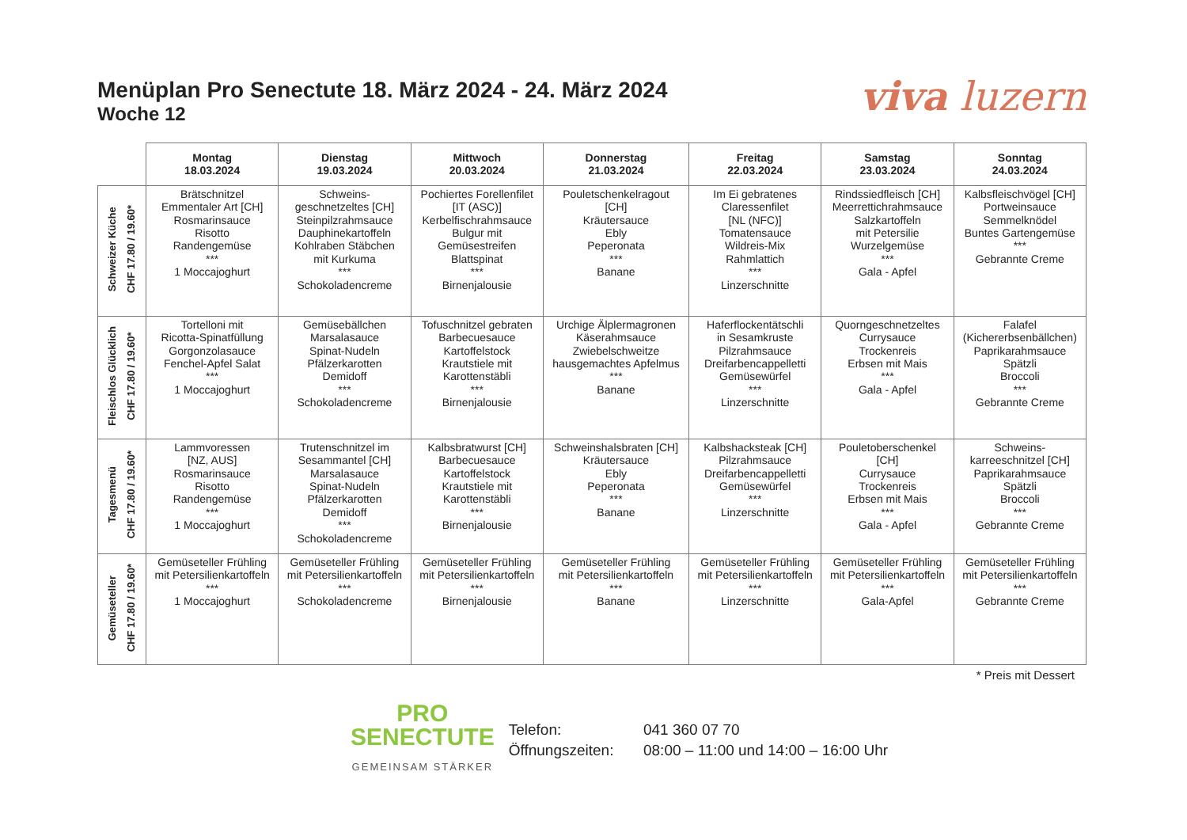Menüplan Pro Senectute 18. März 2024 - 24. März 2024
Woche 12
viva luzern
| | Montag 18.03.2024 | Dienstag 19.03.2024 | Mittwoch 20.03.2024 | Donnerstag 21.03.2024 | Freitag 22.03.2024 | Samstag 23.03.2024 | Sonntag 24.03.2024 |
| --- | --- | --- | --- | --- | --- | --- | --- |
| Schweizer Küche CHF 17.80 / 19.60* | Brätschnitzel Emmentaler Art [CH] Rosmarinsauce Risotto Randengemüse *** 1 Moccajoghurt | Schweins- geschnetzeltes [CH] Steinpilzrahmsauce Dauphinekartoffeln Kohlraben Stäbchen mit Kurkuma *** Schokoladencreme | Pochiertes Forellenfilet [IT (ASC)] Kerbelfischrahmsauce Bulgur mit Gemüsestreifen Blattspinat *** Birnenjalousie | Pouletschenkelragout [CH] Kräutersauce Ebly Peperonata *** Banane | Im Ei gebratenes Claressenfilet [NL (NFC)] Tomatensauce Wildreis-Mix Rahmlattich *** Linzerschnitte | Rindssiedfleisch [CH] Meerrettichrahmsauce Salzkartoffeln mit Petersilie Wurzelgemüse *** Gala - Apfel | Kalbsfleischvögel [CH] Portweinsauce Semmelknödel Buntes Gartengemüse *** Gebrannte Creme |
| Fleischlos Glücklich CHF 17.80 / 19.60* | Tortelloni mit Ricotta-Spinatfüllung Gorgonzolasauce Fenchel-Apfel Salat *** 1 Moccajoghurt | Gemüsebällchen Marsalasauce Spinat-Nudeln Pfälzerkarotten Demidoff *** Schokoladencreme | Tofuschnitzel gebraten Barbecuesauce Kartoffelstock Krautstiele mit Karottenstäbli *** Birnenjalousie | Urchige Älplermagronen Käserahmsauce Zwiebelschweitze hausgemachtes Apfelmus *** Banane | Haferflockentätschli in Sesamkruste Pilzrahmsauce Dreifarbencappelletti Gemüsewürfel *** Linzerschnitte | Quorngeschnetzeltes Currysauce Trockenreis Erbsen mit Mais *** Gala - Apfel | Falafel (Kichererbsenbällchen) Paprikarahmsauce Spätzli Broccoli *** Gebrannte Creme |
| Tagesmenü CHF 17.80 / 19.60* | Lammvoressen [NZ, AUS] Rosmarinsauce Risotto Randengemüse *** 1 Moccajoghurt | Trutenschnitzel im Sesammantel [CH] Marsalasauce Spinat-Nudeln Pfälzerkarotten Demidoff *** Schokoladencreme | Kalbsbratwurst [CH] Barbecuesauce Kartoffelstock Krautstiele mit Karottenstäbli *** Birnenjalousie | Schweinshalsbraten [CH] Kräutersauce Ebly Peperonata *** Banane | Kalbshacksteak [CH] Pilzrahmsauce Dreifarbencappelletti Gemüsewürfel *** Linzerschnitte | Pouletoberschenkel [CH] Currysauce Trockenreis Erbsen mit Mais *** Gala - Apfel | Schweins- karreeschnitzel [CH] Paprikarahmsauce Spätzli Broccoli *** Gebrannte Creme |
| Gemüseteller CHF 17.80 / 19.60* | Gemüseteller Frühling mit Petersilienkartoffeln *** 1 Moccajoghurt | Gemüseteller Frühling mit Petersilienkartoffeln *** Schokoladencreme | Gemüseteller Frühling mit Petersilienkartoffeln *** Birnenjalousie | Gemüseteller Frühling mit Petersilienkartoffeln *** Banane | Gemüseteller Frühling mit Petersilienkartoffeln *** Linzerschnitte | Gemüseteller Frühling mit Petersilienkartoffeln *** Gala-Apfel | Gemüseteller Frühling mit Petersilienkartoffeln *** Gebrannte Creme |
* Preis mit Dessert
PRO
SENECTUTE
GEMEINSAM STÄRKER
Telefon: 041 360 07 70
Öffnungszeiten: 08:00 – 11:00 und 14:00 – 16:00 Uhr